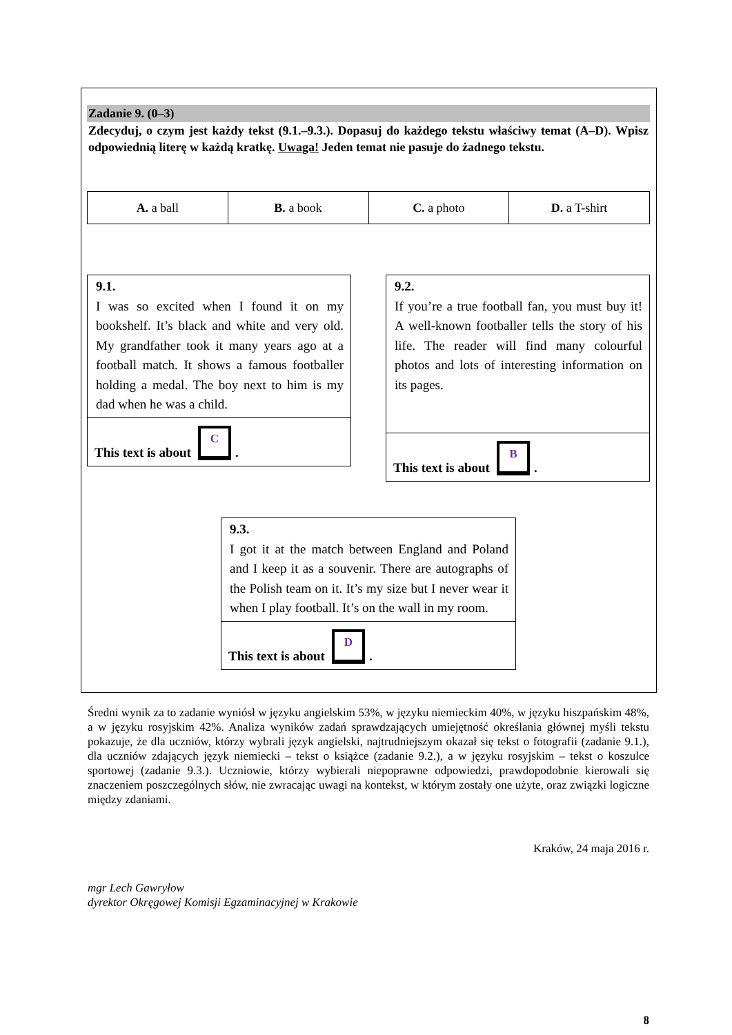Zadanie 9. (0–3)
Zdecyduj, o czym jest każdy tekst (9.1.–9.3.). Dopasuj do każdego tekstu właściwy temat (A–D). Wpisz odpowiednią literę w każdą kratkę. Uwaga! Jeden temat nie pasuje do żadnego tekstu.
| A. a ball | B. a book | C. a photo | D. a T-shirt |
9.1.
I was so excited when I found it on my bookshelf. It’s black and white and very old. My grandfather took it many years ago at a football match. It shows a famous footballer holding a medal. The boy next to him is my dad when he was a child.
This text is about C.
9.2.
If you’re a true football fan, you must buy it! A well-known footballer tells the story of his life. The reader will find many colourful photos and lots of interesting information on its pages.
This text is about B.
9.3.
I got it at the match between England and Poland and I keep it as a souvenir. There are autographs of the Polish team on it. It’s my size but I never wear it when I play football. It’s on the wall in my room.
This text is about D.
Średni wynik za to zadanie wyniósł w języku angielskim 53%, w języku niemieckim 40%, w języku hiszpańskim 48%, a w języku rosyjskim 42%. Analiza wyników zadań sprawdzających umiejętność określania głównej myśli tekstu pokazuje, że dla uczniów, którzy wybrali język angielski, najtrudniejszym okazał się tekst o fotografii (zadanie 9.1.), dla uczniów zdających język niemiecki – tekst o książce (zadanie 9.2.), a w języku rosyjskim – tekst o koszulce sportowej (zadanie 9.3.). Uczniowie, którzy wybierali niepoprawne odpowiedzi, prawdopodobnie kierowali się znaczeniem poszczególnych słów, nie zwracając uwagi na kontekst, w którym zostały one użyte, oraz związki logiczne między zdaniami.
Kraków, 24 maja 2016 r.
mgr Lech Gawryłow
dyrektor Okręgowej Komisji Egzaminacyjnej w Krakowie
8